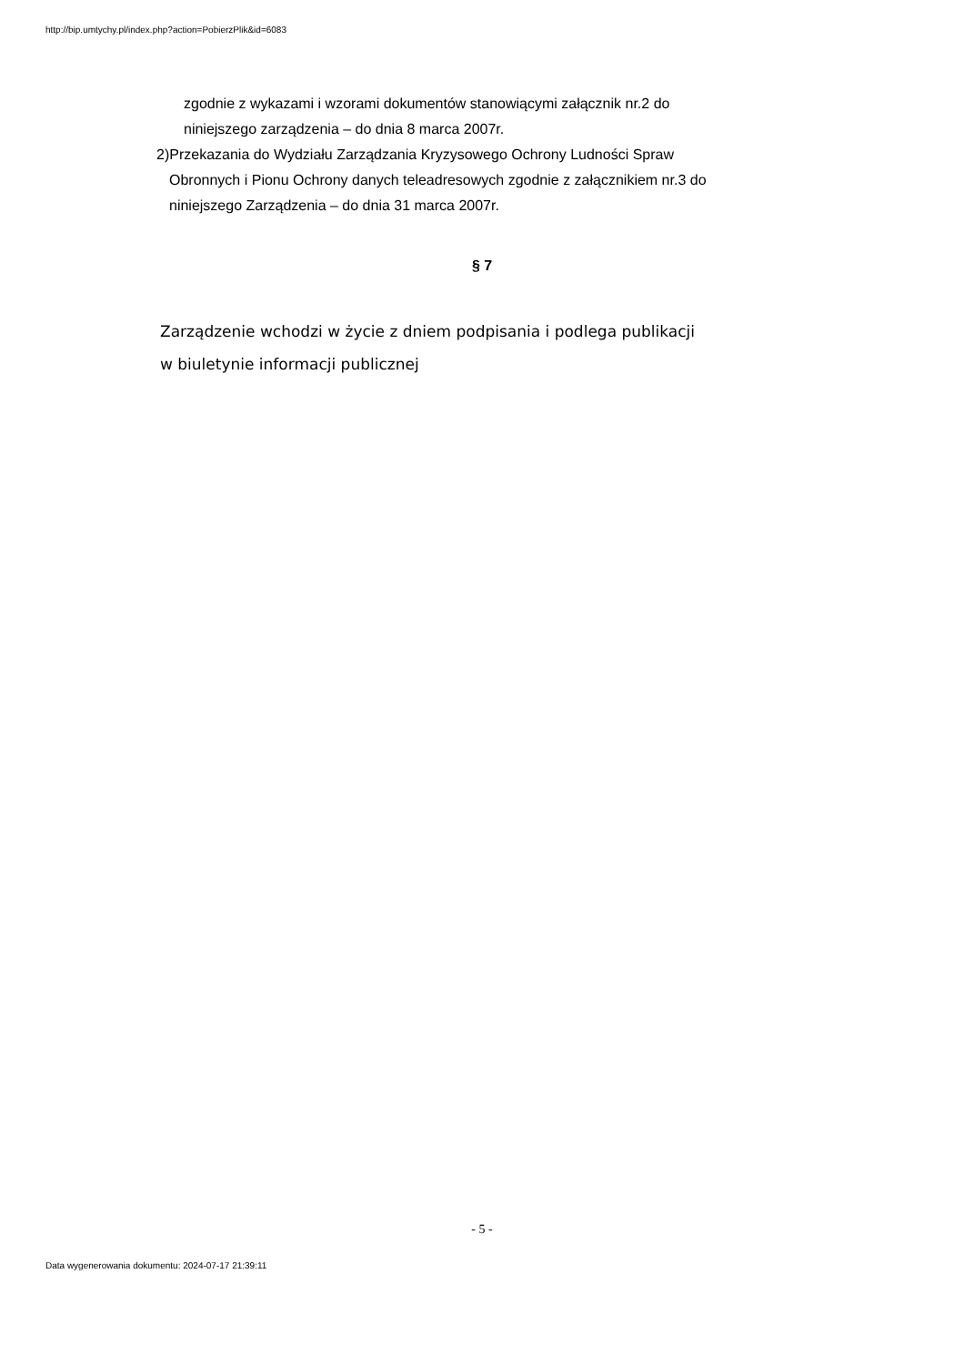http://bip.umtychy.pl/index.php?action=PobierzPlik&id=6083
zgodnie z wykazami i wzorami dokumentów stanowiącymi załącznik nr.2 do
niniejszego zarządzenia – do dnia 8 marca 2007r.
2)Przekazania do Wydziału Zarządzania Kryzysowego Ochrony Ludności Spraw
Obronnych i Pionu Ochrony danych teleadresowych zgodnie z załącznikiem nr.3 do
niniejszego Zarządzenia – do dnia 31 marca 2007r.
§ 7
Zarządzenie wchodzi w życie z dniem podpisania i podlega publikacji
w biuletynie informacji publicznej
- 5 -
Data wygenerowania dokumentu: 2024-07-17 21:39:11